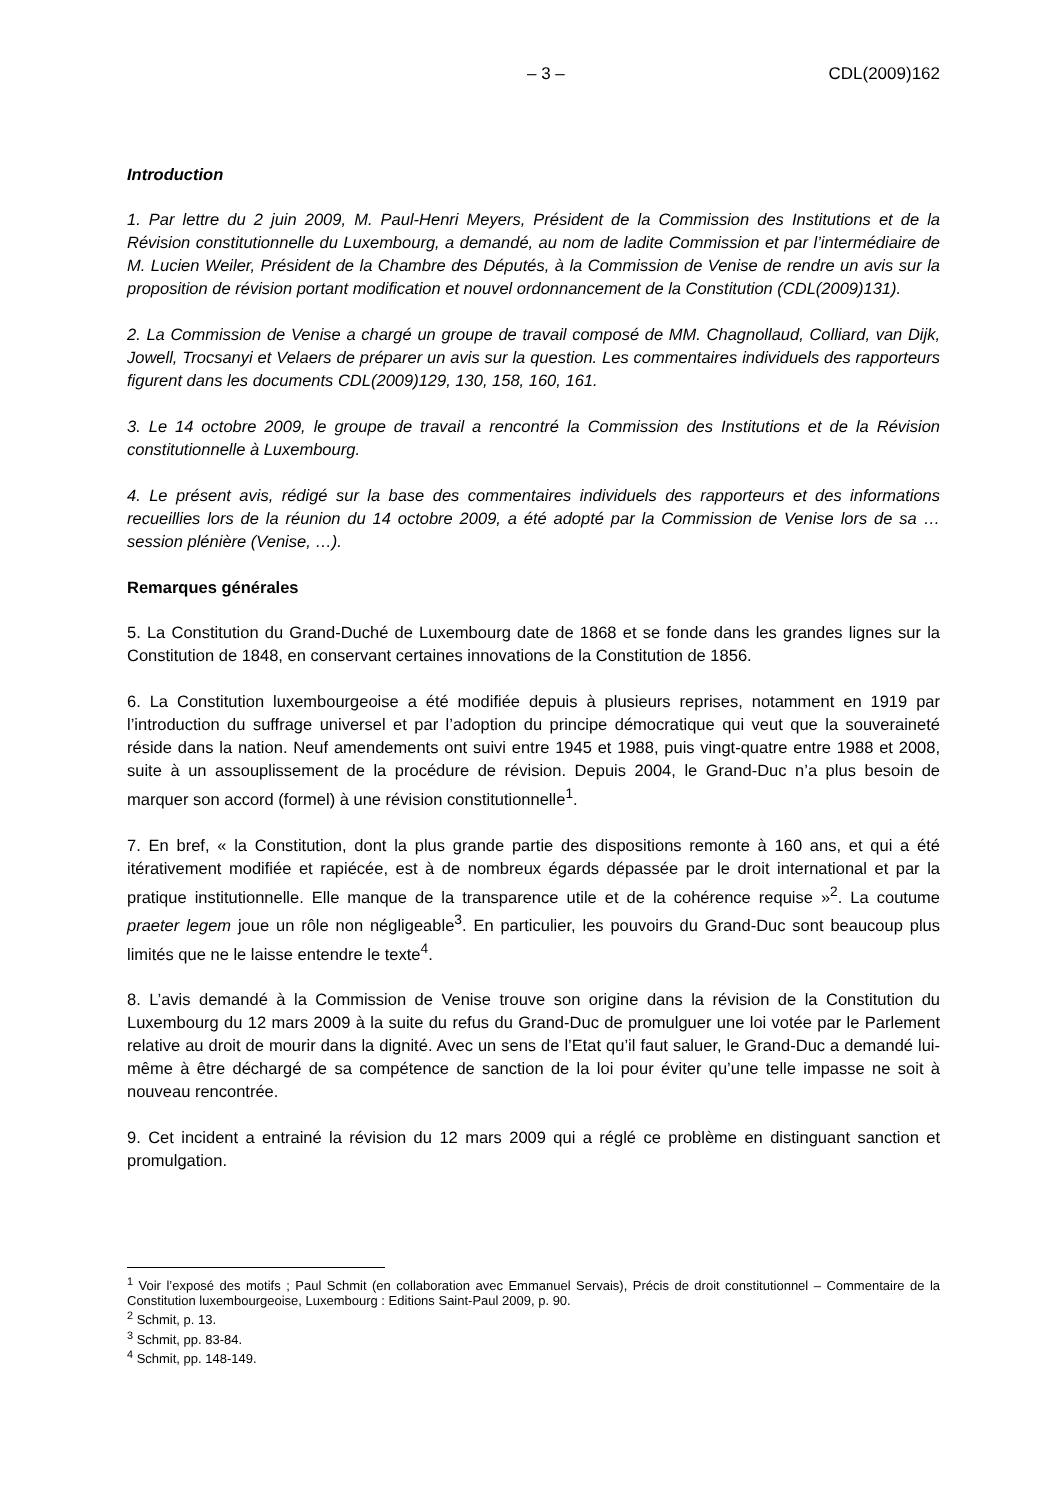– 3 – CDL(2009)162
Introduction
1. Par lettre du 2 juin 2009, M. Paul-Henri Meyers, Président de la Commission des Institutions et de la Révision constitutionnelle du Luxembourg, a demandé, au nom de ladite Commission et par l’intermédiaire de M. Lucien Weiler, Président de la Chambre des Députés, à la Commission de Venise de rendre un avis sur la proposition de révision portant modification et nouvel ordonnancement de la Constitution (CDL(2009)131).
2. La Commission de Venise a chargé un groupe de travail composé de MM. Chagnollaud, Colliard, van Dijk, Jowell, Trocsanyi et Velaers de préparer un avis sur la question. Les commentaires individuels des rapporteurs figurent dans les documents CDL(2009)129, 130, 158, 160, 161.
3. Le 14 octobre 2009, le groupe de travail a rencontré la Commission des Institutions et de la Révision constitutionnelle à Luxembourg.
4. Le présent avis, rédigé sur la base des commentaires individuels des rapporteurs et des informations recueillies lors de la réunion du 14 octobre 2009, a été adopté par la Commission de Venise lors de sa … session plénière (Venise, …).
Remarques générales
5. La Constitution du Grand-Duché de Luxembourg date de 1868 et se fonde dans les grandes lignes sur la Constitution de 1848, en conservant certaines innovations de la Constitution de 1856.
6. La Constitution luxembourgeoise a été modifiée depuis à plusieurs reprises, notamment en 1919 par l’introduction du suffrage universel et par l’adoption du principe démocratique qui veut que la souveraineté réside dans la nation. Neuf amendements ont suivi entre 1945 et 1988, puis vingt-quatre entre 1988 et 2008, suite à un assouplissement de la procédure de révision. Depuis 2004, le Grand-Duc n’a plus besoin de marquer son accord (formel) à une révision constitutionnelle<sup>1</sup>.
7. En bref, « la Constitution, dont la plus grande partie des dispositions remonte à 160 ans, et qui a été itérativement modifiée et rapiécée, est à de nombreux égards dépassée par le droit international et par la pratique institutionnelle. Elle manque de la transparence utile et de la cohérence requise »<sup>2</sup>. La coutume praeter legem joue un rôle non négligeable<sup>3</sup>. En particulier, les pouvoirs du Grand-Duc sont beaucoup plus limités que ne le laisse entendre le texte<sup>4</sup>.
8. L’avis demandé à la Commission de Venise trouve son origine dans la révision de la Constitution du Luxembourg du 12 mars 2009 à la suite du refus du Grand-Duc de promulguer une loi votée par le Parlement relative au droit de mourir dans la dignité. Avec un sens de l’Etat qu’il faut saluer, le Grand-Duc a demandé lui-même à être déchargé de sa compétence de sanction de la loi pour éviter qu’une telle impasse ne soit à nouveau rencontrée.
9. Cet incident a entrainé la révision du 12 mars 2009 qui a réglé ce problème en distinguant sanction et promulgation.
<sup>1</sup> Voir l’exposé des motifs ; Paul Schmit (en collaboration avec Emmanuel Servais), Précis de droit constitutionnel – Commentaire de la Constitution luxembourgeoise, Luxembourg : Editions Saint-Paul 2009, p. 90.
<sup>2</sup> Schmit, p. 13.
<sup>3</sup> Schmit, pp. 83-84.
<sup>4</sup> Schmit, pp. 148-149.